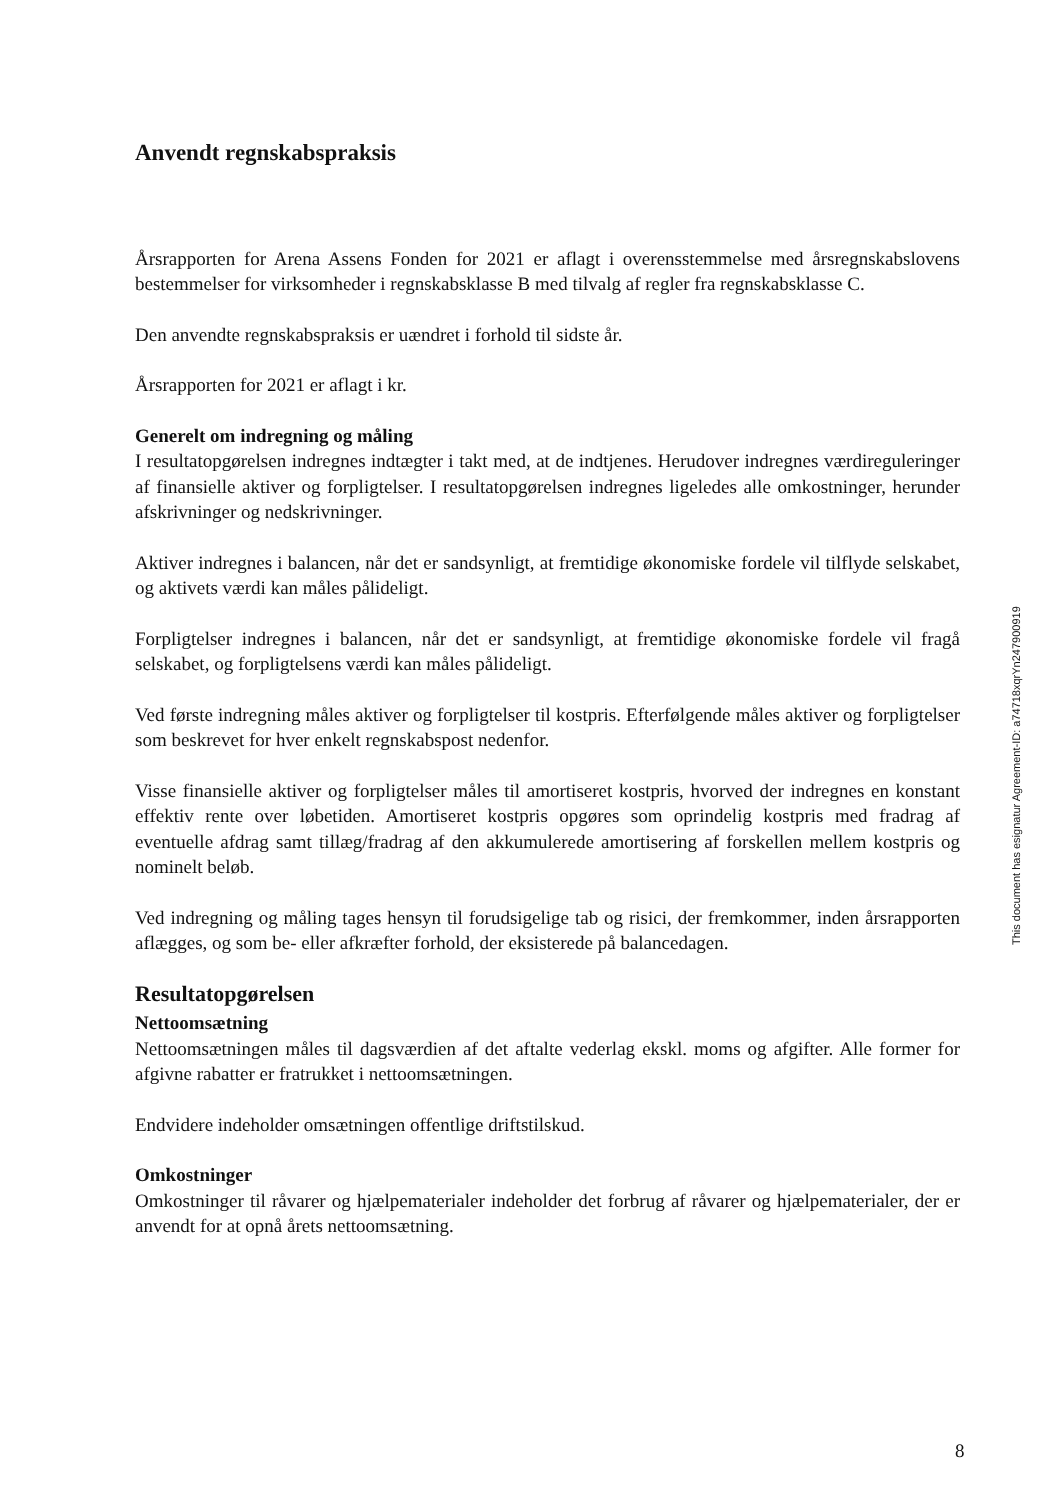Anvendt regnskabspraksis
Årsrapporten for Arena Assens Fonden for 2021 er aflagt i overensstemmelse med årsregnskabslovens bestemmelser for virksomheder i regnskabsklasse B med tilvalg af regler fra regnskabsklasse C.
Den anvendte regnskabspraksis er uændret i forhold til sidste år.
Årsrapporten for 2021 er aflagt i kr.
Generelt om indregning og måling
I resultatopgørelsen indregnes indtægter i takt med, at de indtjenes. Herudover indregnes værdireguleringer af finansielle aktiver og forpligtelser. I resultatopgørelsen indregnes ligeledes alle omkostninger, herunder afskrivninger og nedskrivninger.
Aktiver indregnes i balancen, når det er sandsynligt, at fremtidige økonomiske fordele vil tilflyde selskabet, og aktivets værdi kan måles pålideligt.
Forpligtelser indregnes i balancen, når det er sandsynligt, at fremtidige økonomiske fordele vil fragå selskabet, og forpligtelsens værdi kan måles pålideligt.
Ved første indregning måles aktiver og forpligtelser til kostpris. Efterfølgende måles aktiver og forpligtelser som beskrevet for hver enkelt regnskabspost nedenfor.
Visse finansielle aktiver og forpligtelser måles til amortiseret kostpris, hvorved der indregnes en konstant effektiv rente over løbetiden. Amortiseret kostpris opgøres som oprindelig kostpris med fradrag af eventuelle afdrag samt tillæg/fradrag af den akkumulerede amortisering af forskellen mellem kostpris og nominelt beløb.
Ved indregning og måling tages hensyn til forudsigelige tab og risici, der fremkommer, inden årsrapporten aflægges, og som be- eller afkræfter forhold, der eksisterede på balancedagen.
Resultatopgørelsen
Nettoomsætning
Nettoomsætningen måles til dagsværdien af det aftalte vederlag ekskl. moms og afgifter. Alle former for afgivne rabatter er fratrukket i nettoomsætningen.
Endvidere indeholder omsætningen offentlige driftstilskud.
Omkostninger
Omkostninger til råvarer og hjælpematerialer indeholder det forbrug af råvarer og hjælpematerialer, der er anvendt for at opnå årets nettoomsætning.
This document has esignatur Agreement-ID: a74718xqrYn247900919
8